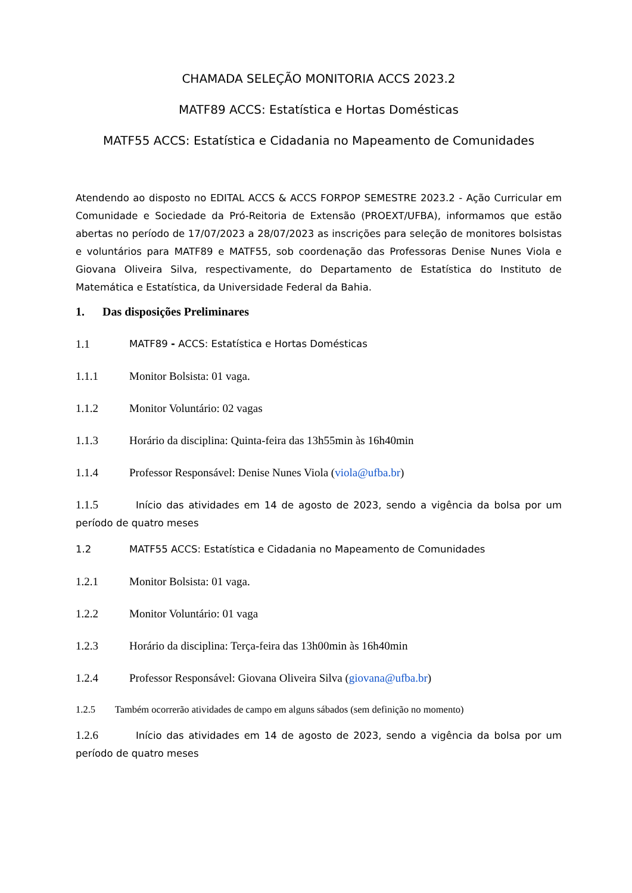CHAMADA SELEÇÃO MONITORIA ACCS 2023.2
MATF89 ACCS: Estatística e Hortas Domésticas
MATF55 ACCS: Estatística e Cidadania no Mapeamento de Comunidades
Atendendo ao disposto no EDITAL ACCS & ACCS FORPOP SEMESTRE 2023.2 - Ação Curricular em Comunidade e Sociedade da Pró-Reitoria de Extensão (PROEXT/UFBA), informamos que estão abertas no período de 17/07/2023 a 28/07/2023 as inscrições para seleção de monitores bolsistas e voluntários para MATF89 e MATF55, sob coordenação das Professoras Denise Nunes Viola e Giovana Oliveira Silva, respectivamente, do Departamento de Estatística do Instituto de Matemática e Estatística, da Universidade Federal da Bahia.
1. Das disposições Preliminares
1.1 MATF89 - ACCS: Estatística e Hortas Domésticas
1.1.1 Monitor Bolsista: 01 vaga.
1.1.2 Monitor Voluntário: 02 vagas
1.1.3 Horário da disciplina: Quinta-feira das 13h55min às 16h40min
1.1.4 Professor Responsável: Denise Nunes Viola (viola@ufba.br)
1.1.5 Início das atividades em 14 de agosto de 2023, sendo a vigência da bolsa por um período de quatro meses
1.2 MATF55 ACCS: Estatística e Cidadania no Mapeamento de Comunidades
1.2.1 Monitor Bolsista: 01 vaga.
1.2.2 Monitor Voluntário: 01 vaga
1.2.3 Horário da disciplina: Terça-feira das 13h00min às 16h40min
1.2.4 Professor Responsável: Giovana Oliveira Silva (giovana@ufba.br)
1.2.5 Também ocorrerão atividades de campo em alguns sábados (sem definição no momento)
1.2.6 Início das atividades em 14 de agosto de 2023, sendo a vigência da bolsa por um período de quatro meses